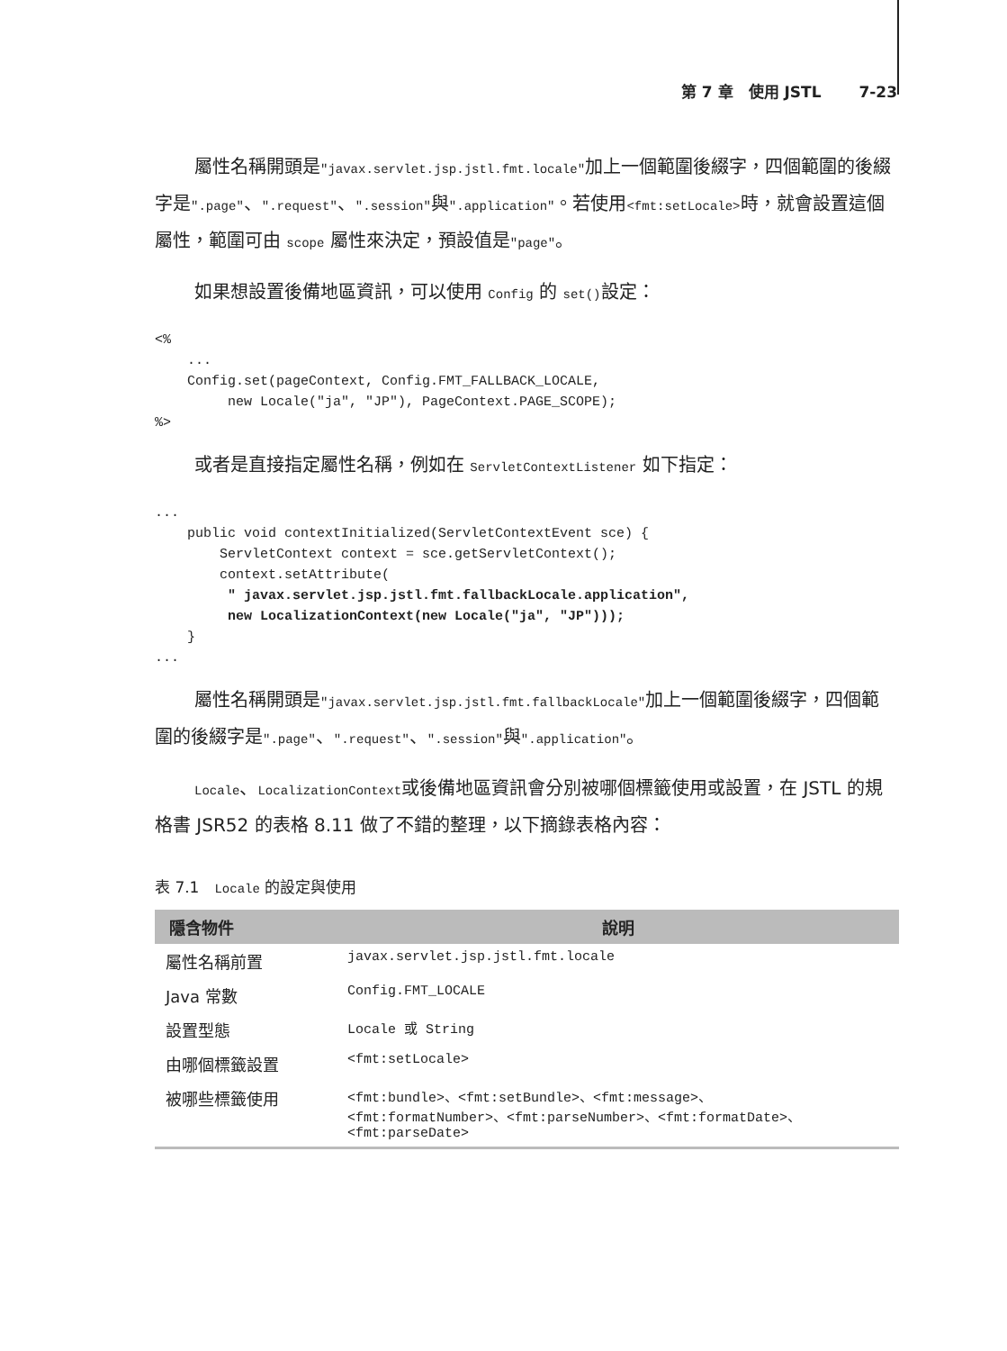第 7 章　使用 JSTL 7-23
屬性名稱開頭是"javax.servlet.jsp.jstl.fmt.locale"加上一個範圍後綴字，四個範圍的後綴字是".page"、".request"、".session"與".application"。若使用<fmt:setLocale>時，就會設置這個屬性，範圍可由 scope 屬性來決定，預設值是"page"。
如果想設置後備地區資訊，可以使用 Config 的 set()設定：
<%
    ...
    Config.set(pageContext, Config.FMT_FALLBACK_LOCALE,
         new Locale("ja", "JP"), PageContext.PAGE_SCOPE);
%>
或者是直接指定屬性名稱，例如在 ServletContextListener 如下指定：
...
    public void contextInitialized(ServletContextEvent sce) {
        ServletContext context = sce.getServletContext();
        context.setAttribute(
         " javax.servlet.jsp.jstl.fmt.fallbackLocale.application",
         new LocalizationContext(new Locale("ja", "JP")));
    }
...
屬性名稱開頭是"javax.servlet.jsp.jstl.fmt.fallbackLocale"加上一個範圍後綴字，四個範圍的後綴字是".page"、".request"、".session"與".application"。
Locale、LocalizationContext或後備地區資訊會分別被哪個標籤使用或設置，在 JSTL 的規格書 JSR52 的表格 8.11 做了不錯的整理，以下摘錄表格內容：
表 7.1　Locale 的設定與使用
| 隱含物件 | 說明 |
| --- | --- |
| 屬性名稱前置 | javax.servlet.jsp.jstl.fmt.locale |
| Java 常數 | Config.FMT_LOCALE |
| 設置型態 | Locale 或 String |
| 由哪個標籤設置 | <fmt:setLocale> |
| 被哪些標籤使用 | <fmt:bundle>、<fmt:setBundle>、<fmt:message>、 <fmt:formatNumber>、<fmt:parseNumber>、<fmt:formatDate>、 <fmt:parseDate> |